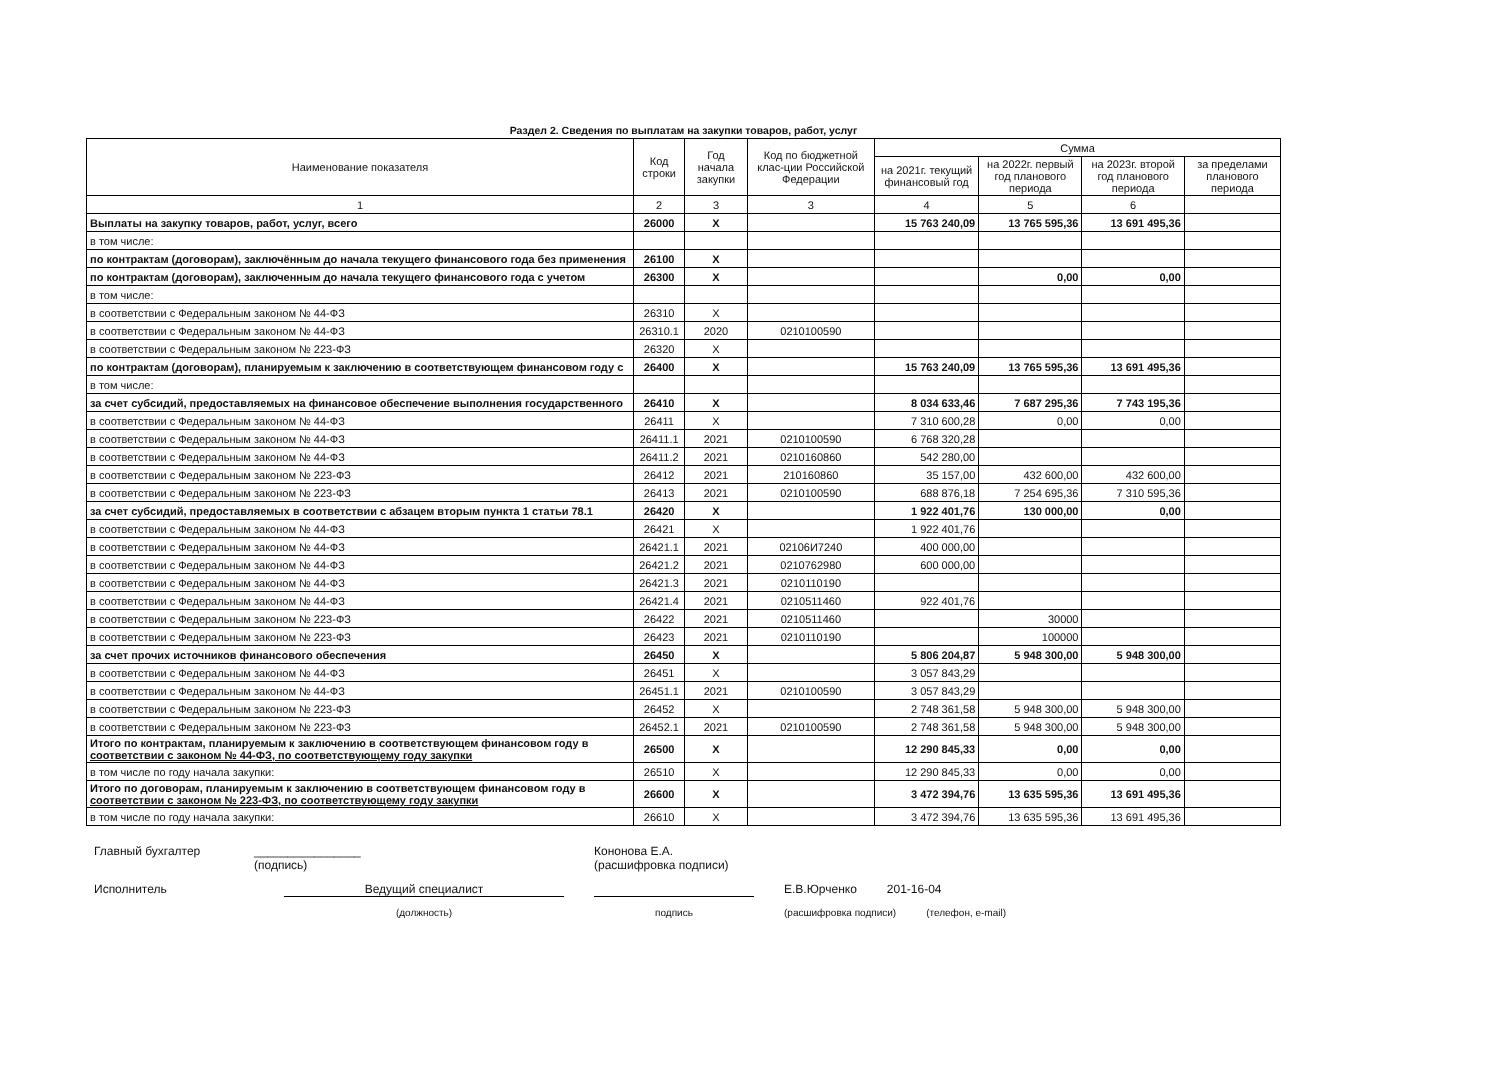Раздел 2. Сведения по выплатам на закупки товаров, работ, услуг
| Наименование показателя | Код строки | Год начала закупки | Код по бюджетной клас-ции Российской Федерации | Сумма | | | |
| --- | --- | --- | --- | --- | --- | --- | --- |
| | | | | на 2021г. текущий финансовый год | на 2022г. первый год планового периода | на 2023г. второй год планового периода | за пределами планового периода |
| 1 | 2 | 3 | 3 | 4 | 5 | 6 | |
| Выплаты на закупку товаров, работ, услуг, всего | 26000 | X | | 15 763 240,09 | 13 765 595,36 | 13 691 495,36 | |
| в том числе: | | | | | | | |
| по контрактам (договорам), заключённым до начала текущего финансового года без применения | 26100 | X | | | | | |
| по контрактам (договорам), заключенным до начала текущего финансового года с учетом | 26300 | X | | | 0,00 | 0,00 | |
| в том числе: | | | | | | | |
| в соответствии с Федеральным законом № 44-ФЗ | 26310 | X | | | | | |
| в соответствии с Федеральным законом № 44-ФЗ | 26310.1 | 2020 | 0210100590 | | | | |
| в соответствии с Федеральным законом № 223-ФЗ | 26320 | X | | | | | |
| по контрактам (договорам), планируемым к заключению в соответствующем финансовом году с | 26400 | X | | 15 763 240,09 | 13 765 595,36 | 13 691 495,36 | |
| в том числе: | | | | | | | |
| за счет субсидий, предоставляемых на финансовое обеспечение выполнения государственного | 26410 | X | | 8 034 633,46 | 7 687 295,36 | 7 743 195,36 | |
| в соответствии с Федеральным законом № 44-ФЗ | 26411 | X | | 7 310 600,28 | 0,00 | 0,00 | |
| в соответствии с Федеральным законом № 44-ФЗ | 26411.1 | 2021 | 0210100590 | 6 768 320,28 | | | |
| в соответствии с Федеральным законом № 44-ФЗ | 26411.2 | 2021 | 0210160860 | 542 280,00 | | | |
| в соответствии с Федеральным законом № 223-ФЗ | 26412 | 2021 | 210160860 | 35 157,00 | 432 600,00 | 432 600,00 | |
| в соответствии с Федеральным законом № 223-ФЗ | 26413 | 2021 | 0210100590 | 688 876,18 | 7 254 695,36 | 7 310 595,36 | |
| за счет субсидий, предоставляемых в соответствии с абзацем вторым пункта 1 статьи 78.1 | 26420 | X | | 1 922 401,76 | 130 000,00 | 0,00 | |
| в соответствии с Федеральным законом № 44-ФЗ | 26421 | X | | 1 922 401,76 | | | |
| в соответствии с Федеральным законом № 44-ФЗ | 26421.1 | 2021 | 02106И7240 | 400 000,00 | | | |
| в соответствии с Федеральным законом № 44-ФЗ | 26421.2 | 2021 | 0210762980 | 600 000,00 | | | |
| в соответствии с Федеральным законом № 44-ФЗ | 26421.3 | 2021 | 0210110190 | | | | |
| в соответствии с Федеральным законом № 44-ФЗ | 26421.4 | 2021 | 0210511460 | 922 401,76 | | | |
| в соответствии с Федеральным законом № 223-ФЗ | 26422 | 2021 | 0210511460 | | 30000 | | |
| в соответствии с Федеральным законом № 223-ФЗ | 26423 | 2021 | 0210110190 | | 100000 | | |
| за счет прочих источников финансового обеспечения | 26450 | X | | 5 806 204,87 | 5 948 300,00 | 5 948 300,00 | |
| в соответствии с Федеральным законом № 44-ФЗ | 26451 | X | | 3 057 843,29 | | | |
| в соответствии с Федеральным законом № 44-ФЗ | 26451.1 | 2021 | 0210100590 | 3 057 843,29 | | | |
| в соответствии с Федеральным законом № 223-ФЗ | 26452 | X | | 2 748 361,58 | 5 948 300,00 | 5 948 300,00 | |
| в соответствии с Федеральным законом № 223-ФЗ | 26452.1 | 2021 | 0210100590 | 2 748 361,58 | 5 948 300,00 | 5 948 300,00 | |
| Итого по контрактам, планируемым к заключению в соответствующем финансовом году в соответствии с законом № 44-ФЗ, по соответствующему году закупки | 26500 | X | | 12 290 845,33 | 0,00 | 0,00 | |
| в том числе по году начала закупки: | 26510 | X | | 12 290 845,33 | 0,00 | 0,00 | |
| Итого по договорам, планируемым к заключению в соответствующем финансовом году в соответствии с законом № 223-ФЗ, по соответствующему году закупки | 26600 | X | | 3 472 394,76 | 13 635 595,36 | 13 691 495,36 | |
| в том числе по году начала закупки: | 26610 | X | | 3 472 394,76 | 13 635 595,36 | 13 691 495,36 | |
Главный бухгалтер ________________
(подпись) Кононова Е.А.
(расшифровка подписи)
Исполнитель Ведущий специалист Е.В.Юрченко 201-16-04
(должность) подпись (расшифровка подписи) (телефон, e-mail)